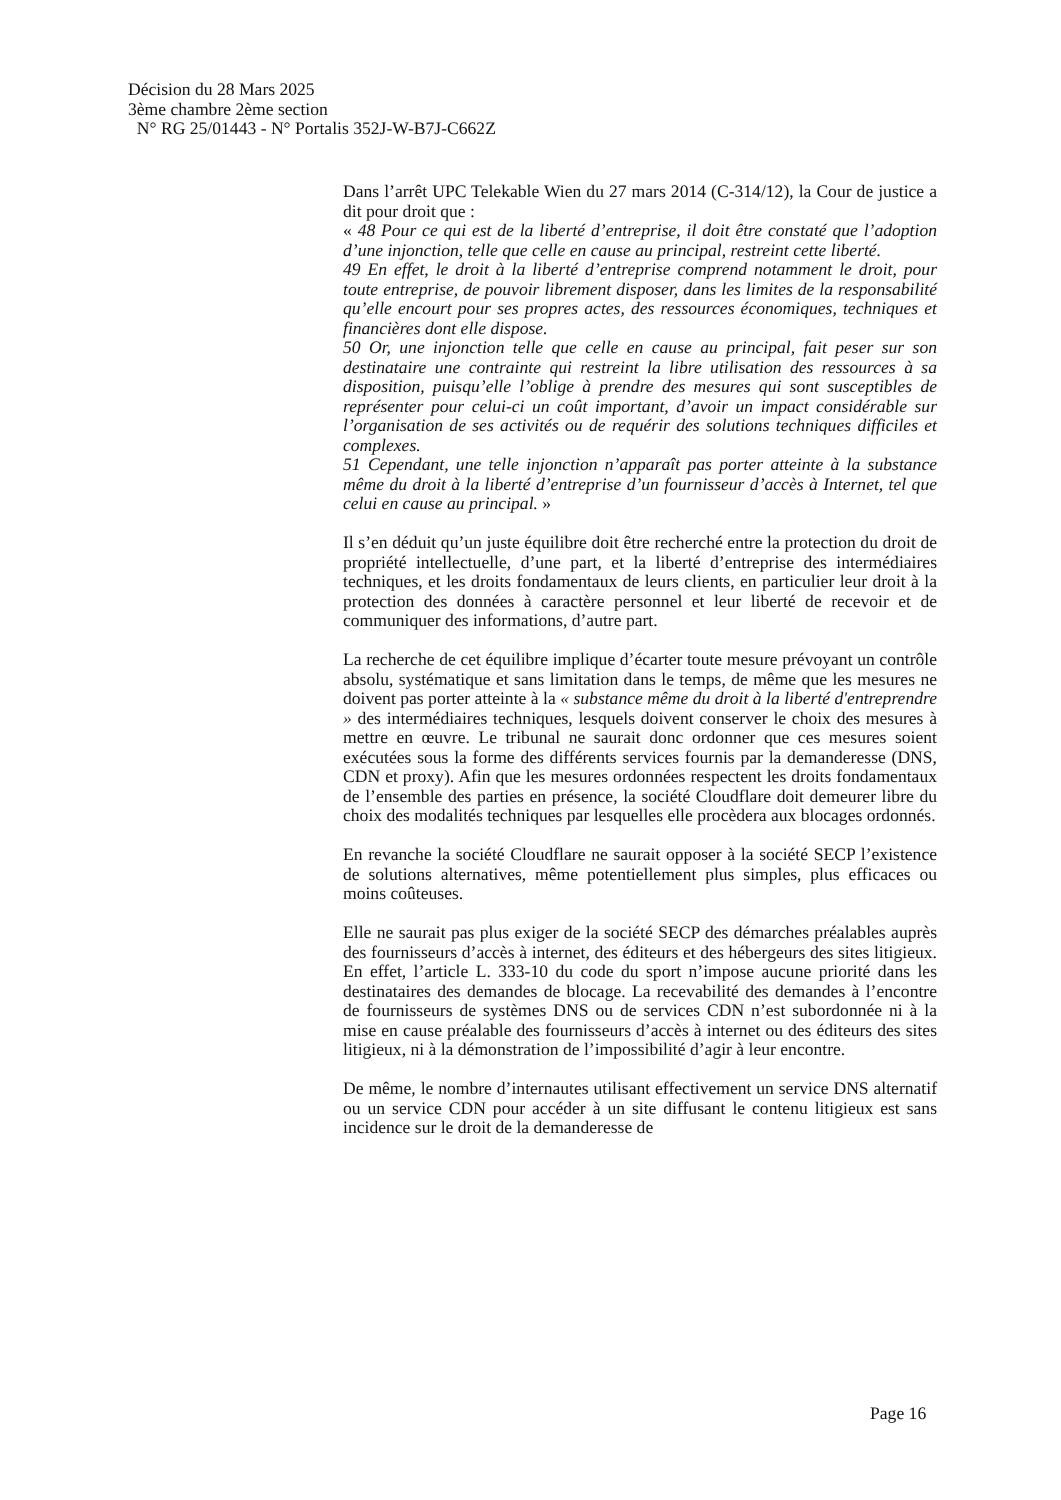Décision du 28 Mars 2025
3ème chambre 2ème section
N° RG 25/01443 - N° Portalis 352J-W-B7J-C662Z
Dans l’arrêt UPC Telekable Wien du 27 mars 2014 (C-314/12), la Cour de justice a dit pour droit que :
« 48 Pour ce qui est de la liberté d’entreprise, il doit être constaté que l’adoption d’une injonction, telle que celle en cause au principal, restreint cette liberté.
49 En effet, le droit à la liberté d’entreprise comprend notamment le droit, pour toute entreprise, de pouvoir librement disposer, dans les limites de la responsabilité qu’elle encourt pour ses propres actes, des ressources économiques, techniques et financières dont elle dispose.
50 Or, une injonction telle que celle en cause au principal, fait peser sur son destinataire une contrainte qui restreint la libre utilisation des ressources à sa disposition, puisqu’elle l’oblige à prendre des mesures qui sont susceptibles de représenter pour celui-ci un coût important, d’avoir un impact considérable sur l’organisation de ses activités ou de requérir des solutions techniques difficiles et complexes.
51 Cependant, une telle injonction n’apparaît pas porter atteinte à la substance même du droit à la liberté d’entreprise d’un fournisseur d’accès à Internet, tel que celui en cause au principal. »
Il s’en déduit qu’un juste équilibre doit être recherché entre la protection du droit de propriété intellectuelle, d’une part, et la liberté d’entreprise des intermédiaires techniques, et les droits fondamentaux de leurs clients, en particulier leur droit à la protection des données à caractère personnel et leur liberté de recevoir et de communiquer des informations, d’autre part.
La recherche de cet équilibre implique d’écarter toute mesure prévoyant un contrôle absolu, systématique et sans limitation dans le temps, de même que les mesures ne doivent pas porter atteinte à la « substance même du droit à la liberté d'entreprendre » des intermédiaires techniques, lesquels doivent conserver le choix des mesures à mettre en œuvre. Le tribunal ne saurait donc ordonner que ces mesures soient exécutées sous la forme des différents services fournis par la demanderesse (DNS, CDN et proxy). Afin que les mesures ordonnées respectent les droits fondamentaux de l’ensemble des parties en présence, la société Cloudflare doit demeurer libre du choix des modalités techniques par lesquelles elle procèdera aux blocages ordonnés.
En revanche la société Cloudflare ne saurait opposer à la société SECP l’existence de solutions alternatives, même potentiellement plus simples, plus efficaces ou moins coûteuses.
Elle ne saurait pas plus exiger de la société SECP des démarches préalables auprès des fournisseurs d’accès à internet, des éditeurs et des hébergeurs des sites litigieux. En effet, l’article L. 333-10 du code du sport n’impose aucune priorité dans les destinataires des demandes de blocage. La recevabilité des demandes à l’encontre de fournisseurs de systèmes DNS ou de services CDN n’est subordonnée ni à la mise en cause préalable des fournisseurs d’accès à internet ou des éditeurs des sites litigieux, ni à la démonstration de l’impossibilité d’agir à leur encontre.
De même, le nombre d’internautes utilisant effectivement un service DNS alternatif ou un service CDN pour accéder à un site diffusant le contenu litigieux est sans incidence sur le droit de la demanderesse de
Page 16